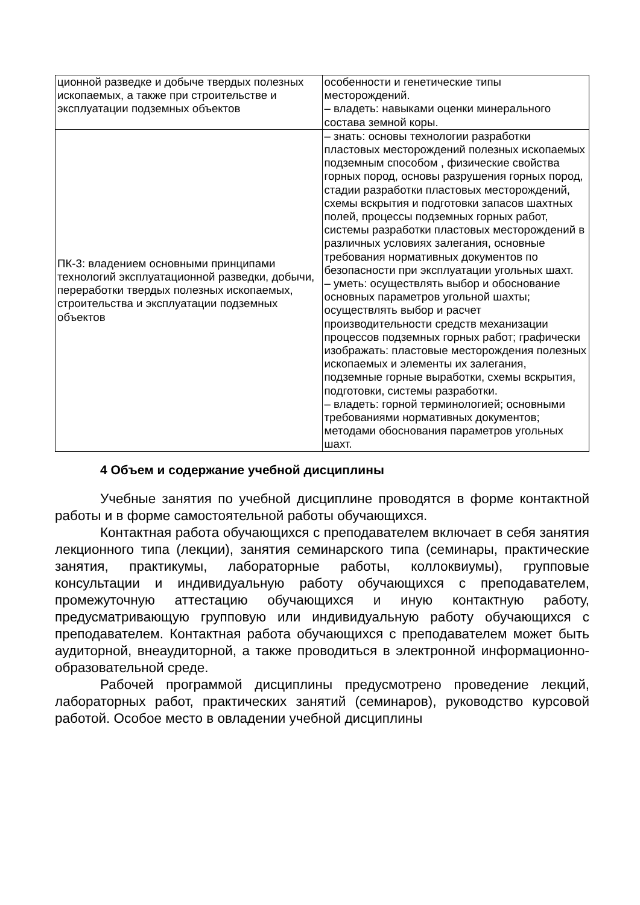| ционной разведке и добыче твердых полезных ископаемых, а также при строительстве и эксплуатации подземных объектов | особенности и генетические типы месторождений. – владеть: навыками оценки минерального состава земной коры. |
| ПК-3: владением основными принципами технологий эксплуатационной разведки, добычи, переработки твердых полезных ископаемых, строительства и эксплуатации подземных объектов | – знать: основы технологии разработки пластовых месторождений полезных ископаемых подземным способом , физические свойства горных пород, основы разрушения горных пород, стадии разработки пластовых месторождений, схемы вскрытия и подготовки запасов шахтных полей, процессы подземных горных работ, системы разработки пластовых месторождений в различных условиях залегания, основные требования нормативных документов по безопасности при эксплуатации угольных шахт. – уметь: осуществлять выбор и обоснование основных параметров угольной шахты; осуществлять выбор и расчет производительности средств механизации процессов подземных горных работ; графически изображать: пластовые месторождения полезных ископаемых и элементы их залегания, подземные горные выработки, схемы вскрытия, подготовки, системы разработки. – владеть: горной терминологией; основными требованиями нормативных документов; методами обоснования параметров угольных шахт. |
4 Объем и содержание учебной дисциплины
Учебные занятия по учебной дисциплине проводятся в форме контактной работы и в форме самостоятельной работы обучающихся.
Контактная работа обучающихся с преподавателем включает в себя занятия лекционного типа (лекции), занятия семинарского типа (семинары, практические занятия, практикумы, лабораторные работы, коллоквиумы), групповые консультации и индивидуальную работу обучающихся с преподавателем, промежуточную аттестацию обучающихся и иную контактную работу, предусматривающую групповую или индивидуальную работу обучающихся с преподавателем. Контактная работа обучающихся с преподавателем может быть аудиторной, внеаудиторной, а также проводиться в электронной информационно-образовательной среде.
Рабочей программой дисциплины предусмотрено проведение лекций, лабораторных работ, практических занятий (семинаров), руководство курсовой работой. Особое место в овладении учебной дисциплины